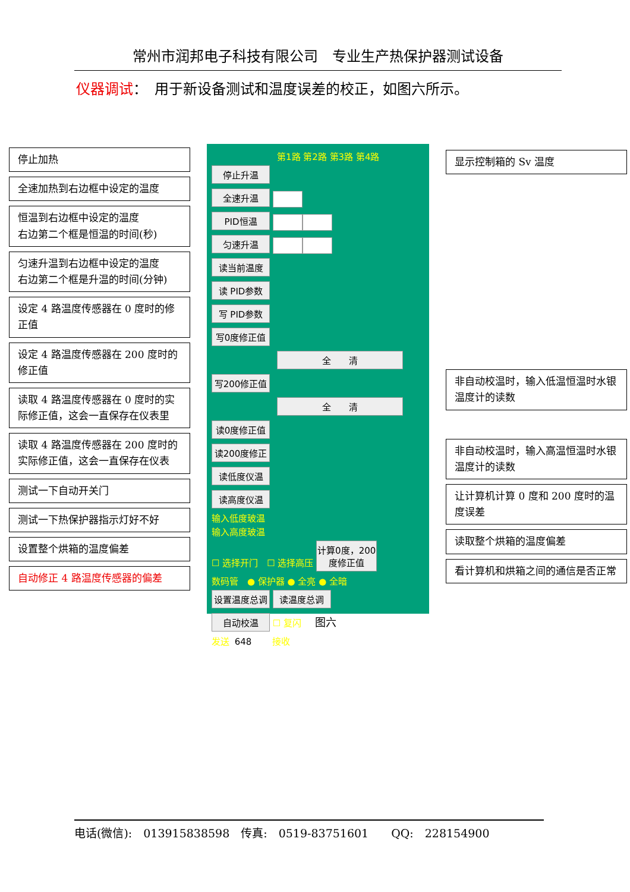常州市润邦电子科技有限公司　专业生产热保护器测试设备
仪器调试：　用于新设备测试和温度误差的校正，如图六所示。
停止加热
全速加热到右边框中设定的温度
恒温到右边框中设定的温度
右边第二个框是恒温的时间(秒)
匀速升温到右边框中设定的温度
右边第二个框是升温的时间(分钟)
设定 4 路温度传感器在 0 度时的修正值
设定 4 路温度传感器在 200 度时的修正值
读取 4 路温度传感器在 0 度时的实际修正值，这会一直保存在仪表里
读取 4 路温度传感器在 200 度时的实际修正值，这会一直保存在仪表
测试一下自动开关门
测试一下热保护器指示灯好不好
设置整个烘箱的温度偏差
自动修正 4 路温度传感器的偏差
第1路 第2路 第3路 第4路
停止升温
全速升温
PID恒温
匀速升温
读当前温度
读 PID参数
写 PID参数
写0度修正值
全　　清
写200修正值
全　　清
读0度修正值
读200度修正
读低度仪温
读高度仪温
输入低度玻温
输入高度玻温
☐ 选择开门　☐ 选择高压 计算0度，200度修正值
数码管　● 保护器 ● 全亮 ● 全暗
设置温度总调 读温度总调
自动校温 ☐ 复闪
发送 648 接收
显示控制箱的 Sv 温度
非自动校温时，输入低温恒温时水银温度计的读数
非自动校温时，输入高温恒温时水银温度计的读数
让计算机计算 0 度和 200 度时的温度误差
读取整个烘箱的温度偏差
看计算机和烘箱之间的通信是否正常
图六
电话(微信):　013915838598　传真:　0519-83751601　　QQ:　228154900